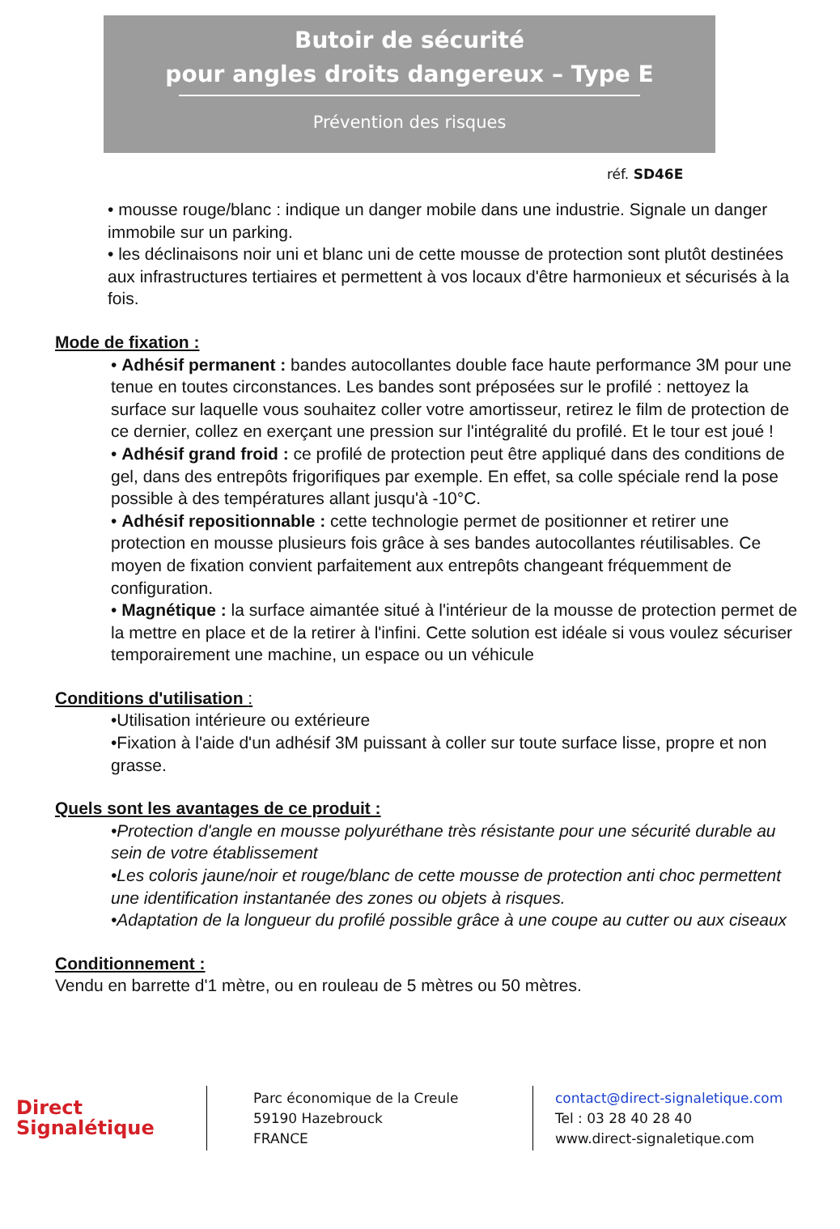Butoir de sécurité
pour angles droits dangereux – Type E
Prévention des risques
réf. SD46E
• mousse rouge/blanc : indique un danger mobile dans une industrie. Signale un danger immobile sur un parking.
• les déclinaisons noir uni et blanc uni de cette mousse de protection sont plutôt destinées aux infrastructures tertiaires et permettent à vos locaux d'être harmonieux et sécurisés à la fois.
Mode de fixation :
• Adhésif permanent : bandes autocollantes double face haute performance 3M pour une tenue en toutes circonstances. Les bandes sont préposées sur le profilé : nettoyez la surface sur laquelle vous souhaitez coller votre amortisseur, retirez le film de protection de ce dernier, collez en exerçant une pression sur l'intégralité du profilé. Et le tour est joué !
• Adhésif grand froid : ce profilé de protection peut être appliqué dans des conditions de gel, dans des entrepôts frigorifiques par exemple. En effet, sa colle spéciale rend la pose possible à des températures allant jusqu'à -10°C.
• Adhésif repositionnable : cette technologie permet de positionner et retirer une protection en mousse plusieurs fois grâce à ses bandes autocollantes réutilisables. Ce moyen de fixation convient parfaitement aux entrepôts changeant fréquemment de configuration.
• Magnétique : la surface aimantée situé à l'intérieur de la mousse de protection permet de la mettre en place et de la retirer à l'infini. Cette solution est idéale si vous voulez sécuriser temporairement une machine, un espace ou un véhicule
Conditions d'utilisation :
•Utilisation intérieure ou extérieure
•Fixation à l'aide d'un adhésif 3M puissant à coller sur toute surface lisse, propre et non grasse.
Quels sont les avantages de ce produit :
•Protection d'angle en mousse polyuréthane très résistante pour une sécurité durable au sein de votre établissement
•Les coloris jaune/noir et rouge/blanc de cette mousse de protection anti choc permettent une identification instantanée des zones ou objets à risques.
•Adaptation de la longueur du profilé possible grâce à une coupe au cutter ou aux ciseaux
Conditionnement :
Vendu en barrette d'1 mètre, ou en rouleau de 5 mètres ou 50 mètres.
Direct
Signalétique
Parc économique de la Creule
59190 Hazebrouck
FRANCE
contact@direct-signaletique.com
Tel : 03 28 40 28 40
www.direct-signaletique.com